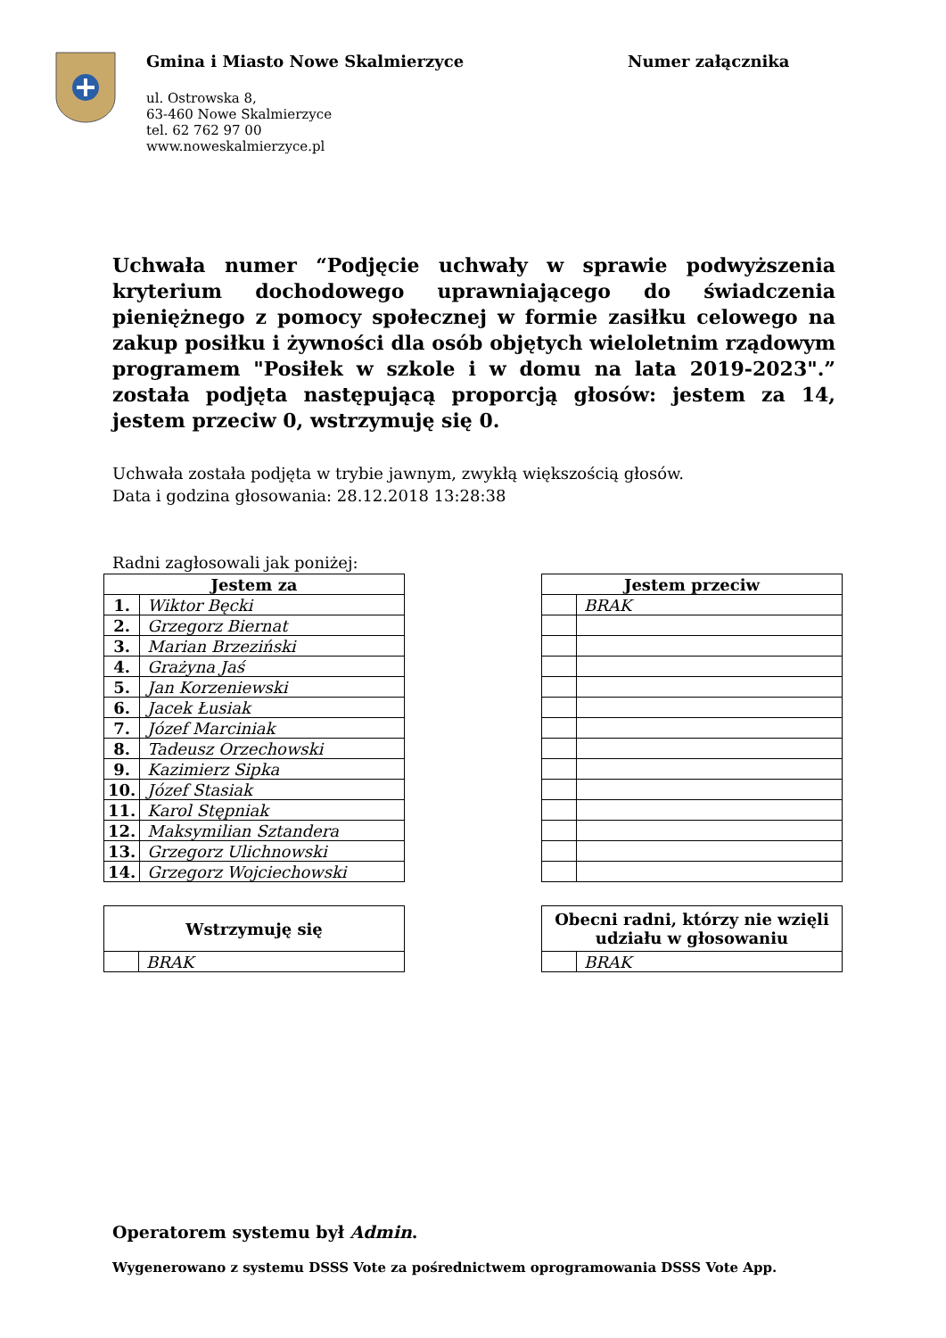Gmina i Miasto Nowe Skalmierzyce
ul. Ostrowska 8,
63-460 Nowe Skalmierzyce
tel. 62 762 97 00
www.noweskalmierzyce.pl
Numer załącznika
Uchwała numer “Podjęcie uchwały w sprawie podwyższenia kryterium dochodowego uprawniającego do świadczenia pieniężnego z pomocy społecznej w formie zasiłku celowego na zakup posiłku i żywności dla osób objętych wieloletnim rządowym programem "Posiłek w szkole i w domu na lata 2019-2023".” została podjęta następującą proporcją głosów: jestem za 14, jestem przeciw 0, wstrzymuję się 0.
Uchwała została podjęta w trybie jawnym, zwykłą większością głosów.
Data i godzina głosowania: 28.12.2018 13:28:38
Radni zagłosowali jak poniżej:
| Jestem za | |
| --- | --- |
| 1. | Wiktor Bęcki |
| 2. | Grzegorz Biernat |
| 3. | Marian Brzeziński |
| 4. | Grażyna Jaś |
| 5. | Jan Korzeniewski |
| 6. | Jacek Łusiak |
| 7. | Józef Marciniak |
| 8. | Tadeusz Orzechowski |
| 9. | Kazimierz Sipka |
| 10. | Józef Stasiak |
| 11. | Karol Stępniak |
| 12. | Maksymilian Sztandera |
| 13. | Grzegorz Ulichnowski |
| 14. | Grzegorz Wojciechowski |
| Jestem przeciw | |
| --- | --- |
| | BRAK |
| Wstrzymuję się | |
| --- | --- |
| | BRAK |
| Obecni radni, którzy nie wzięli udziału w głosowaniu | |
| --- | --- |
| | BRAK |
Operatorem systemu był Admin.
Wygenerowano z systemu DSSS Vote za pośrednictwem oprogramowania DSSS Vote App.